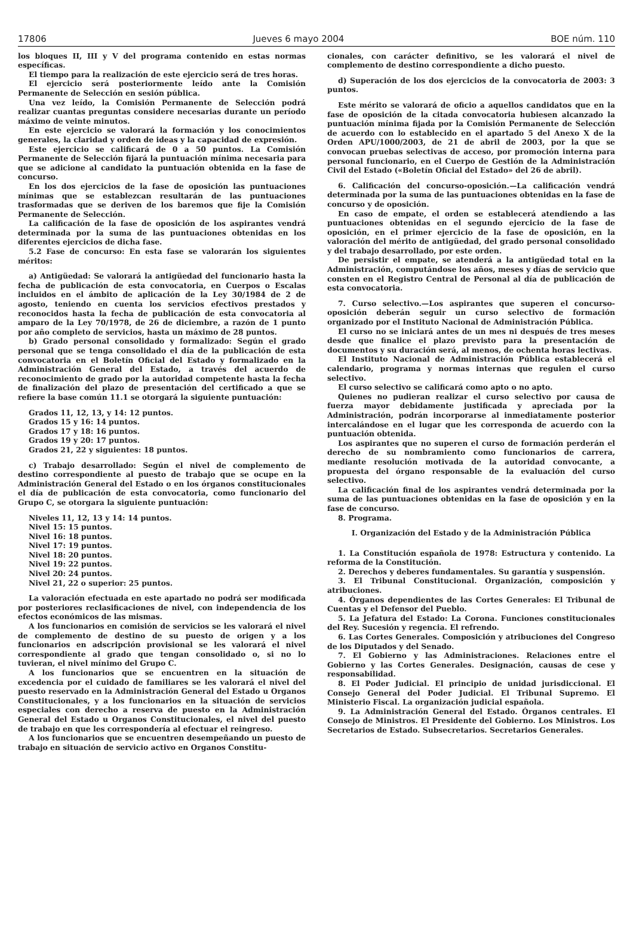17806 Jueves 6 mayo 2004 BOE núm. 110
los bloques II, III y V del programa contenido en estas normas específicas.
El tiempo para la realización de este ejercicio será de tres horas.
El ejercicio será posteriormente leído ante la Comisión Permanente de Selección en sesión pública.
Una vez leído, la Comisión Permanente de Selección podrá realizar cuantas preguntas considere necesarias durante un período máximo de veinte minutos.
En este ejercicio se valorará la formación y los conocimientos generales, la claridad y orden de ideas y la capacidad de expresión.
Este ejercicio se calificará de 0 a 50 puntos. La Comisión Permanente de Selección fijará la puntuación mínima necesaria para que se adicione al candidato la puntuación obtenida en la fase de concurso.
En los dos ejercicios de la fase de oposición las puntuaciones mínimas que se establezcan resultarán de las puntuaciones trasformadas que se deriven de los baremos que fije la Comisión Permanente de Selección.
La calificación de la fase de oposición de los aspirantes vendrá determinada por la suma de las puntuaciones obtenidas en los diferentes ejercicios de dicha fase.
5.2 Fase de concurso: En esta fase se valorarán los siguientes méritos:
a) Antigüedad: Se valorará la antigüedad del funcionario hasta la fecha de publicación de esta convocatoria, en Cuerpos o Escalas incluidos en el ámbito de aplicación de la Ley 30/1984 de 2 de agosto, teniendo en cuenta los servicios efectivos prestados y reconocidos hasta la fecha de publicación de esta convocatoria al amparo de la Ley 70/1978, de 26 de diciembre, a razón de 1 punto por año completo de servicios, hasta un máximo de 28 puntos.
b) Grado personal consolidado y formalizado: Según el grado personal que se tenga consolidado el día de la publicación de esta convocatoria en el Boletín Oficial del Estado y formalizado en la Administración General del Estado, a través del acuerdo de reconocimiento de grado por la autoridad competente hasta la fecha de finalización del plazo de presentación del certificado a que se refiere la base común 11.1 se otorgará la siguiente puntuación:
Grados 11, 12, 13, y 14: 12 puntos.
Grados 15 y 16: 14 puntos.
Grados 17 y 18: 16 puntos.
Grados 19 y 20: 17 puntos.
Grados 21, 22 y siguientes: 18 puntos.
c) Trabajo desarrollado: Según el nivel de complemento de destino correspondiente al puesto de trabajo que se ocupe en la Administración General del Estado o en los órganos constitucionales el día de publicación de esta convocatoria, como funcionario del Grupo C, se otorgara la siguiente puntuación:
Niveles 11, 12, 13 y 14: 14 puntos.
Nivel 15: 15 puntos.
Nivel 16: 18 puntos.
Nivel 17: 19 puntos.
Nivel 18: 20 puntos.
Nivel 19: 22 puntos.
Nivel 20: 24 puntos.
Nivel 21, 22 o superior: 25 puntos.
La valoración efectuada en este apartado no podrá ser modificada por posteriores reclasificaciones de nivel, con independencia de los efectos económicos de las mismas.
A los funcionarios en comisión de servicios se les valorará el nivel de complemento de destino de su puesto de origen y a los funcionarios en adscripción provisional se les valorará el nivel correspondiente al grado que tengan consolidado o, si no lo tuvieran, el nivel mínimo del Grupo C.
A los funcionarios que se encuentren en la situación de excedencia por el cuidado de familiares se les valorará el nivel del puesto reservado en la Administración General del Estado u Organos Constitucionales, y a los funcionarios en la situación de servicios especiales con derecho a reserva de puesto en la Administración General del Estado u Organos Constitucionales, el nivel del puesto de trabajo en que les correspondería al efectuar el reingreso.
A los funcionarios que se encuentren desempeñando un puesto de trabajo en situación de servicio activo en Organos Constitu-
cionales, con carácter definitivo, se les valorará el nivel de complemento de destino correspondiente a dicho puesto.
d) Superación de los dos ejercicios de la convocatoria de 2003: 3 puntos.
Este mérito se valorará de oficio a aquellos candidatos que en la fase de oposición de la citada convocatoria hubiesen alcanzado la puntuación mínima fijada por la Comisión Permanente de Selección de acuerdo con lo establecido en el apartado 5 del Anexo X de la Orden APU/1000/2003, de 21 de abril de 2003, por la que se convocan pruebas selectivas de acceso, por promoción interna para personal funcionario, en el Cuerpo de Gestión de la Administración Civil del Estado («Boletín Oficial del Estado» del 26 de abril).
6. Calificación del concurso-oposición.—La calificación vendrá determinada por la suma de las puntuaciones obtenidas en la fase de concurso y de oposición.
En caso de empate, el orden se establecerá atendiendo a las puntuaciones obtenidas en el segundo ejercicio de la fase de oposición, en el primer ejercicio de la fase de oposición, en la valoración del mérito de antigüedad, del grado personal consolidado y del trabajo desarrollado, por este orden.
De persistir el empate, se atenderá a la antigüedad total en la Administración, computándose los años, meses y días de servicio que consten en el Registro Central de Personal al día de publicación de esta convocatoria.
7. Curso selectivo.—Los aspirantes que superen el concurso-oposición deberán seguir un curso selectivo de formación organizado por el Instituto Nacional de Administración Pública.
El curso no se iniciará antes de un mes ni después de tres meses desde que finalice el plazo previsto para la presentación de documentos y su duración será, al menos, de ochenta horas lectivas.
El Instituto Nacional de Administración Pública establecerá el calendario, programa y normas internas que regulen el curso selectivo.
El curso selectivo se calificará como apto o no apto.
Quienes no pudieran realizar el curso selectivo por causa de fuerza mayor debidamente justificada y apreciada por la Administración, podrán incorporarse al inmediatamente posterior intercalándose en el lugar que les corresponda de acuerdo con la puntuación obtenida.
Los aspirantes que no superen el curso de formación perderán el derecho de su nombramiento como funcionarios de carrera, mediante resolución motivada de la autoridad convocante, a propuesta del órgano responsable de la evaluación del curso selectivo.
La calificación final de los aspirantes vendrá determinada por la suma de las puntuaciones obtenidas en la fase de oposición y en la fase de concurso.
8. Programa.
I. Organización del Estado y de la Administración Pública
1. La Constitución española de 1978: Estructura y contenido. La reforma de la Constitución.
2. Derechos y deberes fundamentales. Su garantía y suspensión.
3. El Tribunal Constitucional. Organización, composición y atribuciones.
4. Órganos dependientes de las Cortes Generales: El Tribunal de Cuentas y el Defensor del Pueblo.
5. La Jefatura del Estado: La Corona. Funciones constitucionales del Rey. Sucesión y regencia. El refrendo.
6. Las Cortes Generales. Composición y atribuciones del Congreso de los Diputados y del Senado.
7. El Gobierno y las Administraciones. Relaciones entre el Gobierno y las Cortes Generales. Designación, causas de cese y responsabilidad.
8. El Poder Judicial. El principio de unidad jurisdiccional. El Consejo General del Poder Judicial. El Tribunal Supremo. El Ministerio Fiscal. La organización judicial española.
9. La Administración General del Estado. Órganos centrales. El Consejo de Ministros. El Presidente del Gobierno. Los Ministros. Los Secretarios de Estado. Subsecretarios. Secretarios Generales.